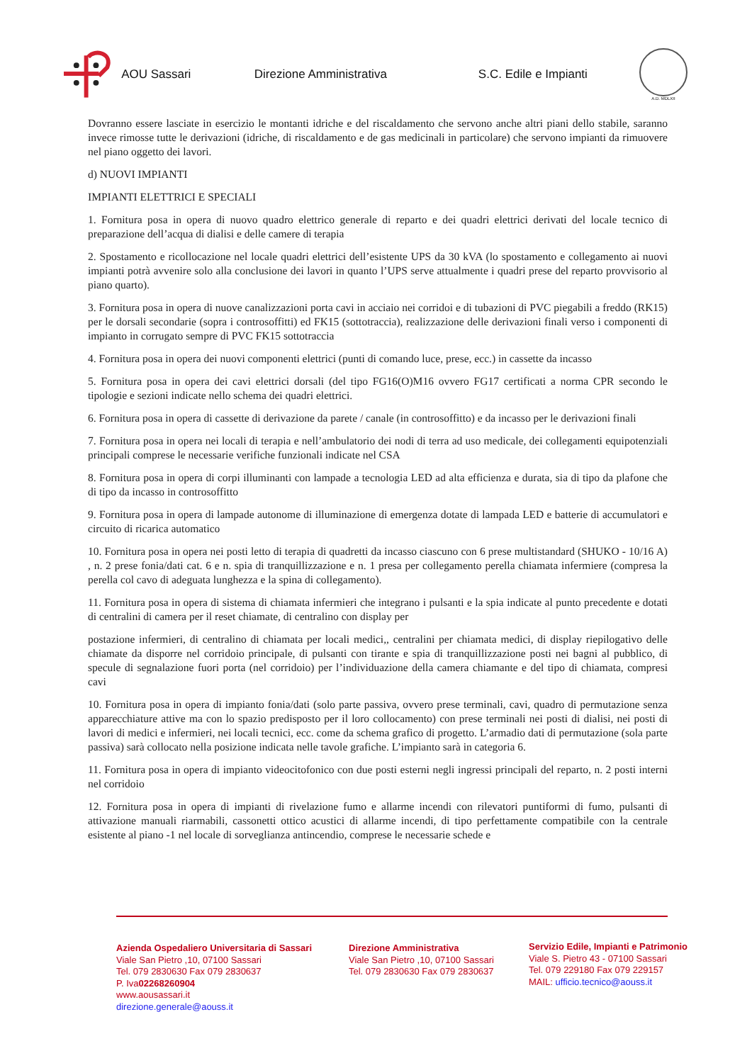AOU Sassari Direzione Amministrativa S.C. Edile e Impianti
A.D. MDLXII
Dovranno essere lasciate in esercizio le montanti idriche e del riscaldamento che servono anche altri piani dello stabile, saranno invece rimosse tutte le derivazioni (idriche, di riscaldamento e de gas medicinali in particolare) che servono impianti da rimuovere nel piano oggetto dei lavori.
d) NUOVI IMPIANTI
IMPIANTI ELETTRICI E SPECIALI
1. Fornitura posa in opera di nuovo quadro elettrico generale di reparto e dei quadri elettrici derivati del locale tecnico di preparazione dell’acqua di dialisi e delle camere di terapia
2. Spostamento e ricollocazione nel locale quadri elettrici dell’esistente UPS da 30 kVA (lo spostamento e collegamento ai nuovi impianti potrà avvenire solo alla conclusione dei lavori in quanto l’UPS serve attualmente i quadri prese del reparto provvisorio al piano quarto).
3. Fornitura posa in opera di nuove canalizzazioni porta cavi in acciaio nei corridoi e di tubazioni di PVC piegabili a freddo (RK15) per le dorsali secondarie (sopra i controsoffitti) ed FK15 (sottotraccia), realizzazione delle derivazioni finali verso i componenti di impianto in corrugato sempre di PVC FK15 sottotraccia
4. Fornitura posa in opera dei nuovi componenti elettrici (punti di comando luce, prese, ecc.) in cassette da incasso
5. Fornitura posa in opera dei cavi elettrici dorsali (del tipo FG16(O)M16 ovvero FG17 certificati a norma CPR secondo le tipologie e sezioni indicate nello schema dei quadri elettrici.
6. Fornitura posa in opera di cassette di derivazione da parete / canale (in controsoffitto) e da incasso per le derivazioni finali
7. Fornitura posa in opera nei locali di terapia e nell’ambulatorio dei nodi di terra ad uso medicale, dei collegamenti equipotenziali principali comprese le necessarie verifiche funzionali indicate nel CSA
8. Fornitura posa in opera di corpi illuminanti con lampade a tecnologia LED ad alta efficienza e durata, sia di tipo da plafone che di tipo da incasso in controsoffitto
9. Fornitura posa in opera di lampade autonome di illuminazione di emergenza dotate di lampada LED e batterie di accumulatori e circuito di ricarica automatico
10. Fornitura posa in opera nei posti letto di terapia di quadretti da incasso ciascuno con 6 prese multistandard (SHUKO - 10/16 A) , n. 2 prese fonia/dati cat. 6 e n. spia di tranquillizzazione e n. 1 presa per collegamento perella chiamata infermiere (compresa la perella col cavo di adeguata lunghezza e la spina di collegamento).
11. Fornitura posa in opera di sistema di chiamata infermieri che integrano i pulsanti e la spia indicate al punto precedente e dotati di centralini di camera per il reset chiamate, di centralino con display per
postazione infermieri, di centralino di chiamata per locali medici,, centralini per chiamata medici, di display riepilogativo delle chiamate da disporre nel corridoio principale, di pulsanti con tirante e spia di tranquillizzazione posti nei bagni al pubblico, di specule di segnalazione fuori porta (nel corridoio) per l’individuazione della camera chiamante e del tipo di chiamata, compresi cavi
10. Fornitura posa in opera di impianto fonia/dati (solo parte passiva, ovvero prese terminali, cavi, quadro di permutazione senza apparecchiature attive ma con lo spazio predisposto per il loro collocamento) con prese terminali nei posti di dialisi, nei posti di lavori di medici e infermieri, nei locali tecnici, ecc. come da schema grafico di progetto. L’armadio dati di permutazione (sola parte passiva) sarà collocato nella posizione indicata nelle tavole grafiche. L’impianto sarà in categoria 6.
11. Fornitura posa in opera di impianto videocitofonico con due posti esterni negli ingressi principali del reparto, n. 2 posti interni nel corridoio
12. Fornitura posa in opera di impianti di rivelazione fumo e allarme incendi con rilevatori puntiformi di fumo, pulsanti di attivazione manuali riarmabili, cassonetti ottico acustici di allarme incendi, di tipo perfettamente compatibile con la centrale esistente al piano -1 nel locale di sorveglianza antincendio, comprese le necessarie schede e
Azienda Ospedaliero Universitaria di Sassari
Viale San Pietro ,10, 07100 Sassari
Tel. 079 2830630 Fax 079 2830637
P. Iva02268260904
www.aousassari.it
direzione.generale@aouss.it
Direzione Amministrativa
Viale San Pietro ,10, 07100 Sassari
Tel. 079 2830630 Fax 079 2830637
Servizio Edile, Impianti e Patrimonio
Viale S. Pietro 43 - 07100 Sassari
Tel. 079 229180 Fax 079 229157
MAIL: ufficio.tecnico@aouss.it